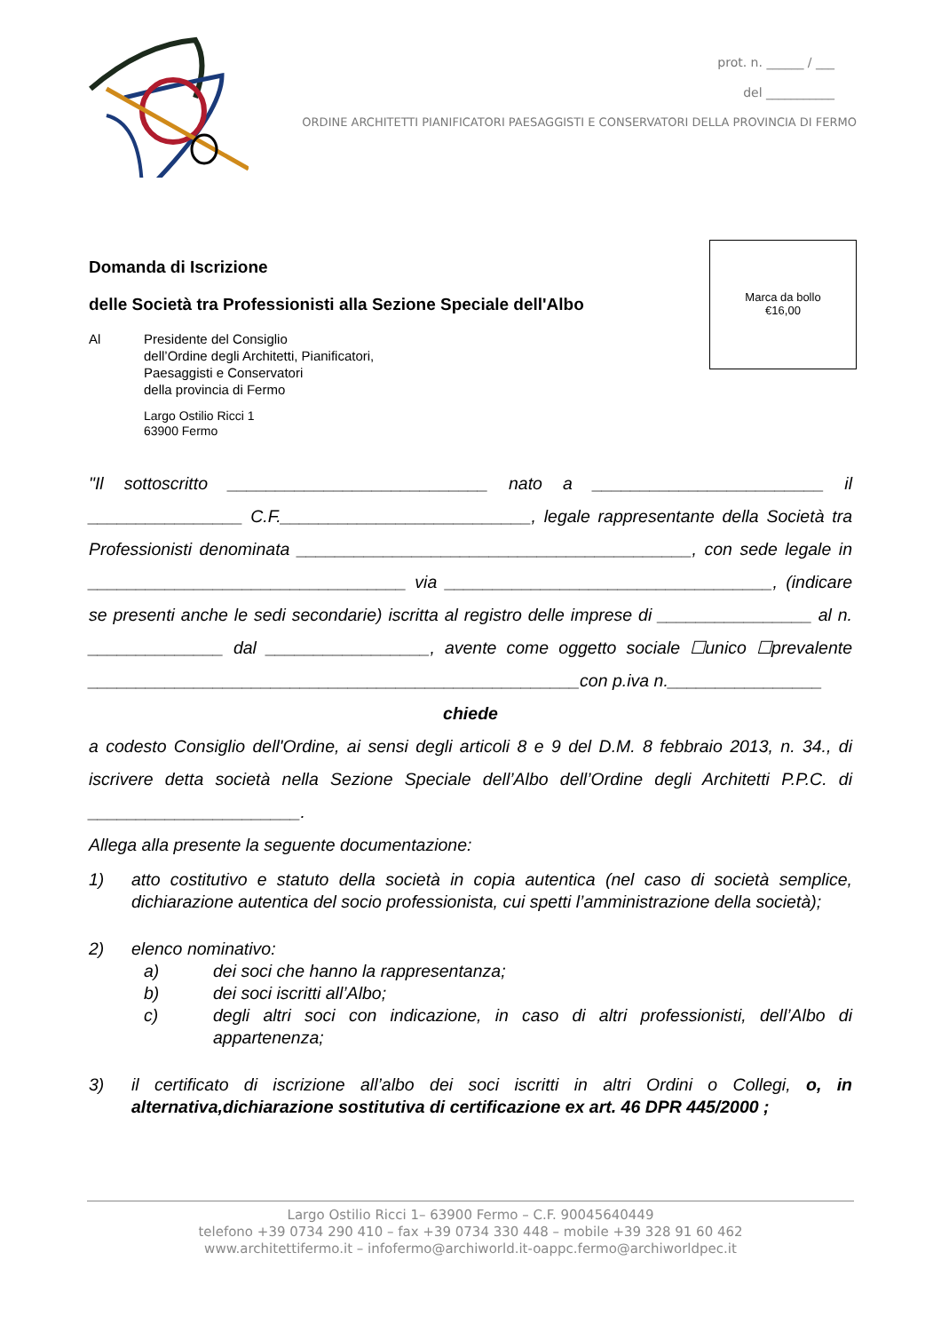prot. n. ______ / ___
del ___________
ORDINE ARCHITETTI PIANIFICATORI PAESAGGISTI E CONSERVATORI DELLA PROVINCIA DI FERMO
Domanda di Iscrizione
delle Società tra Professionisti alla Sezione Speciale dell'Albo
Al Presidente del Consiglio
dell’Ordine degli Architetti, Pianificatori,
Paesaggisti e Conservatori
della provincia di Fermo
Largo Ostilio Ricci 1
63900 Fermo
Marca da bollo
€16,00
"Il sottoscritto ___________________________ nato a ________________________ il ________________ C.F.__________________________, legale rappresentante della Società tra Professionisti denominata _________________________________________, con sede legale in _________________________________ via __________________________________, (indicare se presenti anche le sedi secondarie) iscritta al registro delle imprese di ________________ al n. ______________ dal _________________, avente come oggetto sociale ☐unico ☐prevalente ___________________________________________________con p.iva n.________________
chiede
a codesto Consiglio dell'Ordine, ai sensi degli articoli 8 e 9 del D.M. 8 febbraio 2013, n. 34., di iscrivere detta società nella Sezione Speciale dell’Albo dell’Ordine degli Architetti P.P.C. di ______________________.
Allega alla presente la seguente documentazione:
1) atto costitutivo e statuto della società in copia autentica (nel caso di società semplice, dichiarazione autentica del socio professionista, cui spetti l’amministrazione della società);
2) elenco nominativo:
a) dei soci che hanno la rappresentanza;
b) dei soci iscritti all’Albo;
c) degli altri soci con indicazione, in caso di altri professionisti, dell’Albo di appartenenza;
3) il certificato di iscrizione all’albo dei soci iscritti in altri Ordini o Collegi, o, in alternativa,dichiarazione sostitutiva di certificazione ex art. 46 DPR 445/2000 ;
Largo Ostilio Ricci 1– 63900 Fermo – C.F. 90045640449
telefono +39 0734 290 410 – fax +39 0734 330 448 – mobile +39 328 91 60 462
www.architettifermo.it – infofermo@archiworld.it-oappc.fermo@archiworldpec.it